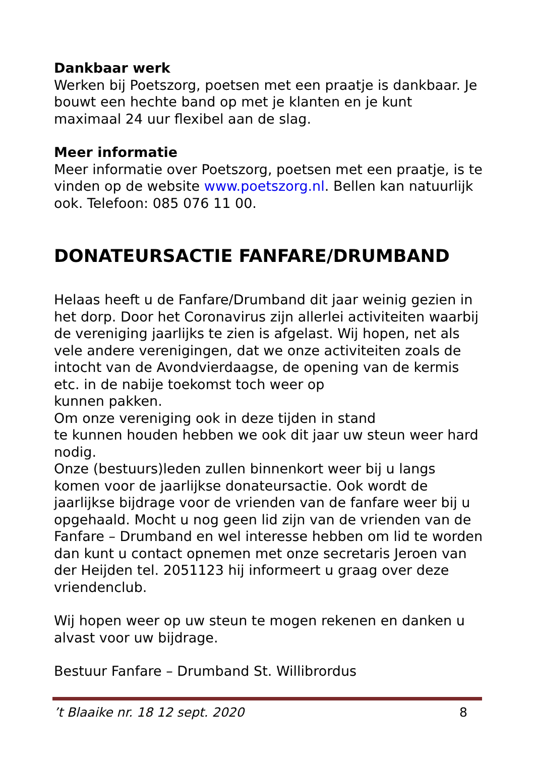Dankbaar werk
Werken bij Poetszorg, poetsen met een praatje is dankbaar. Je bouwt een hechte band op met je klanten en je kunt maximaal 24 uur flexibel aan de slag.
Meer informatie
Meer informatie over Poetszorg, poetsen met een praatje, is te vinden op de website www.poetszorg.nl. Bellen kan natuurlijk ook. Telefoon: 085 076 11 00.
DONATEURSACTIE FANFARE/DRUMBAND
Helaas heeft u de Fanfare/Drumband dit jaar weinig gezien in het dorp. Door het Coronavirus zijn allerlei activiteiten waarbij de vereniging jaarlijks te zien is afgelast. Wij hopen, net als vele andere verenigingen, dat we onze activiteiten zoals de intocht van de Avondvierdaagse, de opening van de kermis etc. in de nabije toekomst toch weer op
kunnen pakken.
Om onze vereniging ook in deze tijden in stand
te kunnen houden hebben we ook dit jaar uw steun weer hard nodig.
Onze (bestuurs)leden zullen binnenkort weer bij u langs komen voor de jaarlijkse donateursactie. Ook wordt de jaarlijkse bijdrage voor de vrienden van de fanfare weer bij u opgehaald. Mocht u nog geen lid zijn van de vrienden van de Fanfare – Drumband en wel interesse hebben om lid te worden dan kunt u contact opnemen met onze secretaris Jeroen van der Heijden tel. 2051123 hij informeert u graag over deze vriendenclub.
Wij hopen weer op uw steun te mogen rekenen en danken u alvast voor uw bijdrage.
Bestuur Fanfare – Drumband St. Willibrordus
’t Blaaike nr. 18 12 sept. 2020 8